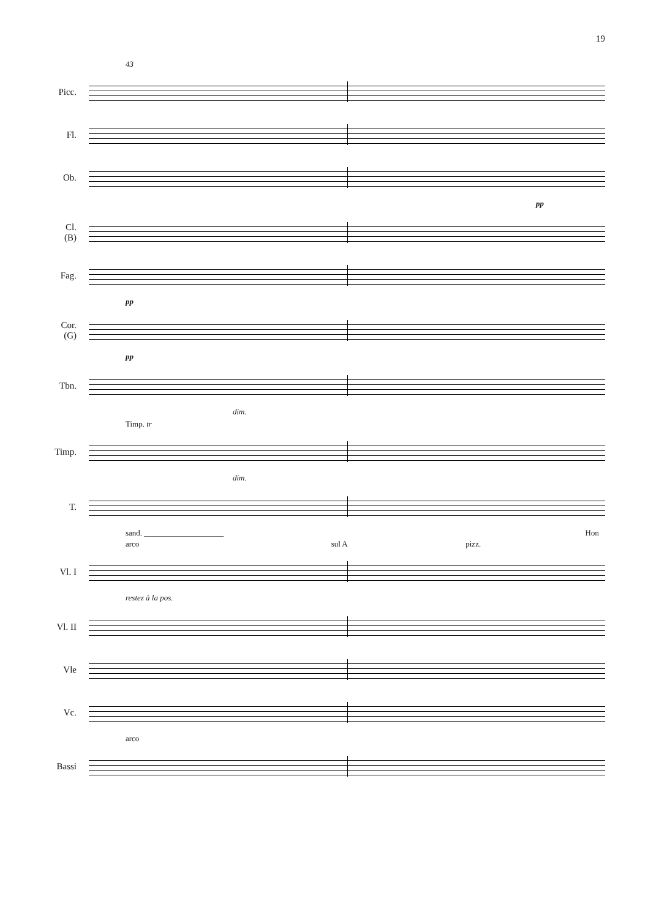19
43
Picc.
Fl.
Ob.
pp
Cl.
(B)
Fag.
pp
Cor.
(G)
pp
Tbn.
dim.
Timp. tr
Timp.
dim.
T.
sand. ____________________ Hon
arco sul A pizz.
Vl. I
restez à la pos.
Vl. II
Vle
Vc.
arco
Bassi